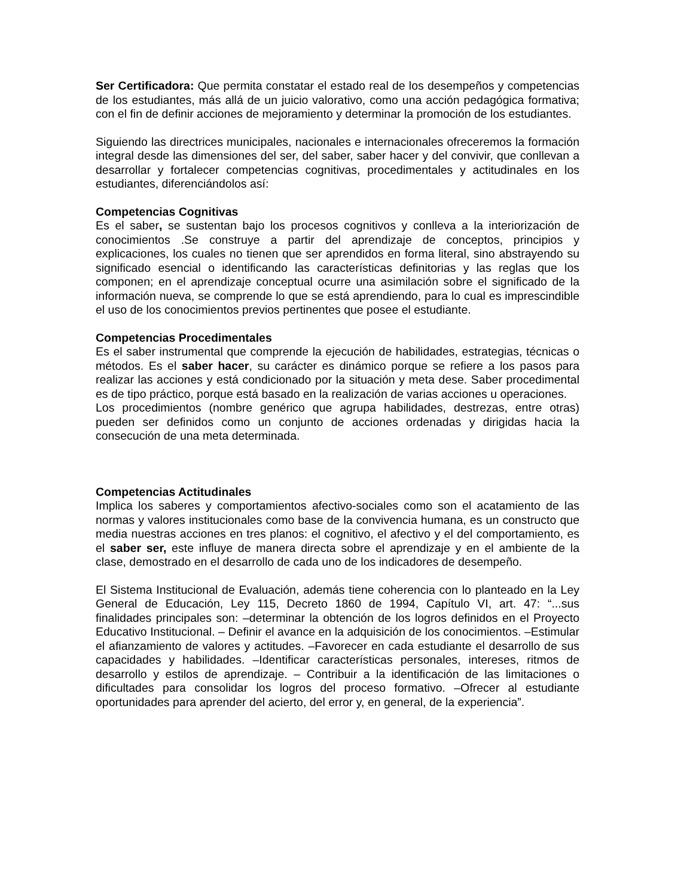Ser Certificadora: Que permita constatar el estado real de los desempeños y competencias de los estudiantes, más allá de un juicio valorativo, como una acción pedagógica formativa; con el fin de definir acciones de mejoramiento y determinar la promoción de los estudiantes.
Siguiendo las directrices municipales, nacionales e internacionales ofreceremos la formación integral desde las dimensiones del ser, del saber, saber hacer y del convivir, que conllevan a desarrollar y fortalecer competencias cognitivas, procedimentales y actitudinales en los estudiantes, diferenciándolos así:
Competencias Cognitivas
Es el saber, se sustentan bajo los procesos cognitivos y conlleva a la interiorización de conocimientos .Se construye a partir del aprendizaje de conceptos, principios y explicaciones, los cuales no tienen que ser aprendidos en forma literal, sino abstrayendo su significado esencial o identificando las características definitorias y las reglas que los componen; en el aprendizaje conceptual ocurre una asimilación sobre el significado de la información nueva, se comprende lo que se está aprendiendo, para lo cual es imprescindible el uso de los conocimientos previos pertinentes que posee el estudiante.
Competencias Procedimentales
Es el saber instrumental que comprende la ejecución de habilidades, estrategias, técnicas o métodos. Es el saber hacer, su carácter es dinámico porque se refiere a los pasos para realizar las acciones y está condicionado por la situación y meta dese. Saber procedimental es de tipo práctico, porque está basado en la realización de varias acciones u operaciones.
Los procedimientos (nombre genérico que agrupa habilidades, destrezas, entre otras) pueden ser definidos como un conjunto de acciones ordenadas y dirigidas hacia la consecución de una meta determinada.
Competencias Actitudinales
Implica los saberes y comportamientos afectivo-sociales como son el acatamiento de las normas y valores institucionales como base de la convivencia humana, es un constructo que media nuestras acciones en tres planos: el cognitivo, el afectivo y el del comportamiento, es el saber ser, este influye de manera directa sobre el aprendizaje y en el ambiente de la clase, demostrado en el desarrollo de cada uno de los indicadores de desempeño.
El Sistema Institucional de Evaluación, además tiene coherencia con lo planteado en la Ley General de Educación, Ley 115, Decreto 1860 de 1994, Capítulo VI, art. 47: “...sus finalidades principales son: –determinar la obtención de los logros definidos en el Proyecto Educativo Institucional. – Definir el avance en la adquisición de los conocimientos. –Estimular el afianzamiento de valores y actitudes. –Favorecer en cada estudiante el desarrollo de sus capacidades y habilidades. –Identificar características personales, intereses, ritmos de desarrollo y estilos de aprendizaje. – Contribuir a la identificación de las limitaciones o dificultades para consolidar los logros del proceso formativo. –Ofrecer al estudiante oportunidades para aprender del acierto, del error y, en general, de la experiencia”.